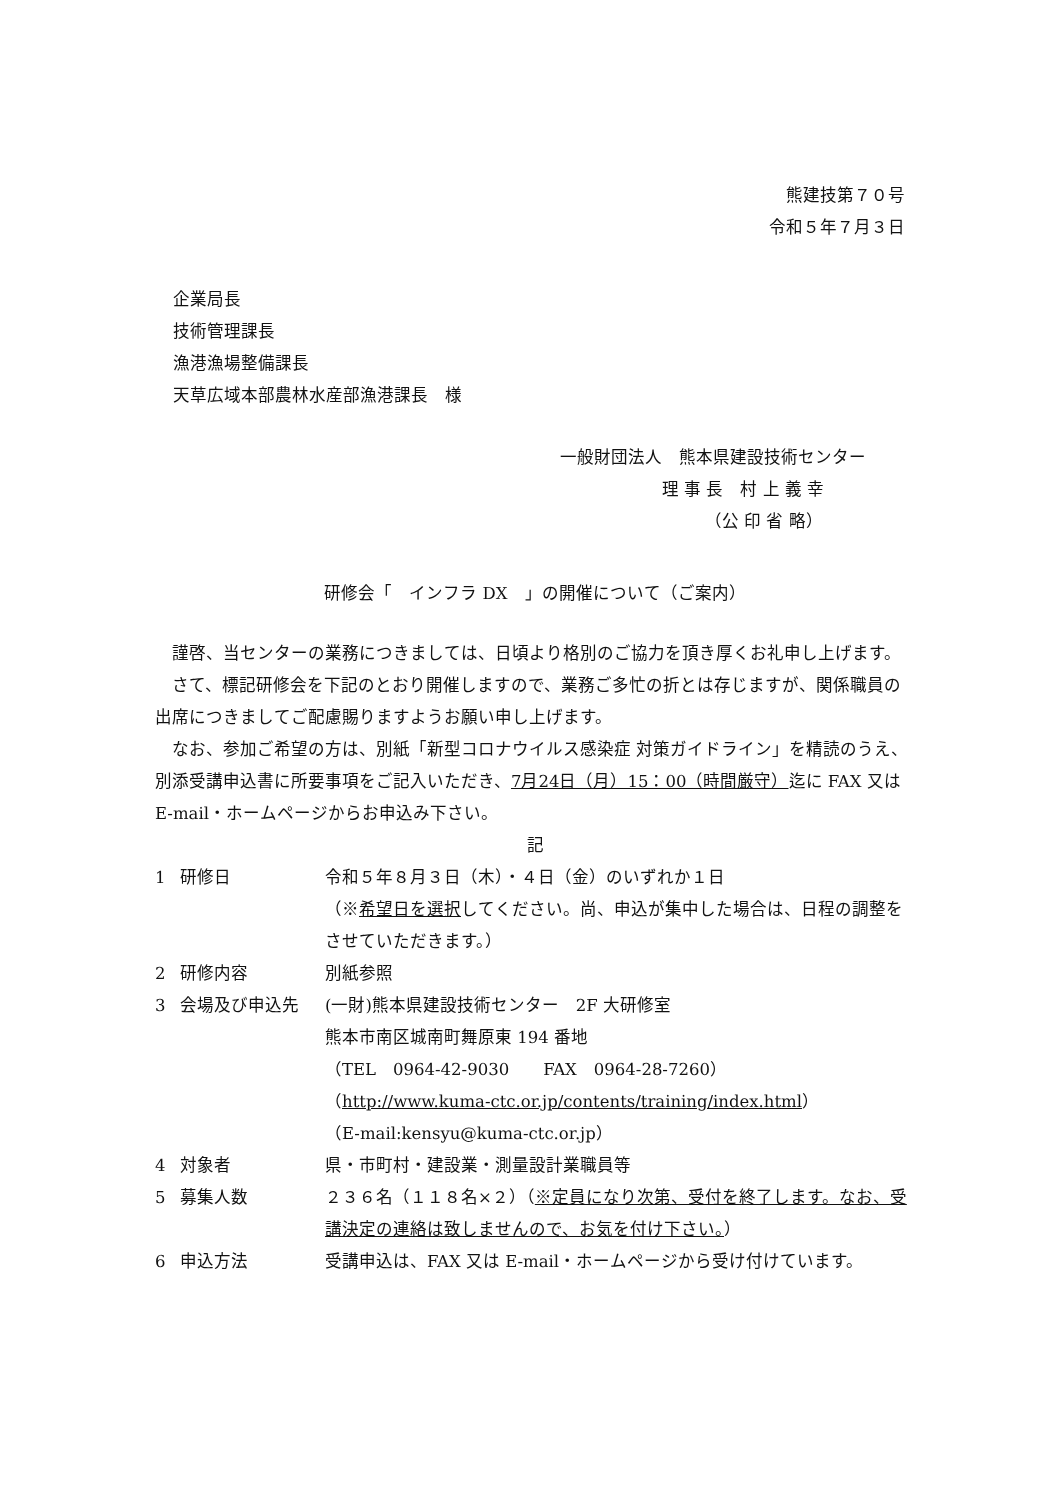熊建技第７０号
令和５年７月３日
企業局長
技術管理課長
漁港漁場整備課長
天草広域本部農林水産部漁港課長　様
一般財団法人　熊本県建設技術センター
　　　　　　理 事 長　村 上 義 幸
　　　　　　　　　（公 印 省 略）
研修会「　インフラ DX　」の開催について（ご案内）
謹啓、当センターの業務につきましては、日頃より格別のご協力を頂き厚くお礼申し上げます。
さて、標記研修会を下記のとおり開催しますので、業務ご多忙の折とは存じますが、関係職員の出席につきましてご配慮賜りますようお願い申し上げます。
なお、参加ご希望の方は、別紙「新型コロナウイルス感染症 対策ガイドライン」を精読のうえ、別添受講申込書に所要事項をご記入いただき、7月24日（月）15：00（時間厳守）迄に FAX 又は E-mail・ホームページからお申込み下さい。
記
| 1 | 研修日 | 令和５年８月３日（木）・４日（金）のいずれか１日 （※ 希望日を選択 してください。尚、申込が集中した場合は、日程の調整をさせていただきます。） |
| 2 | 研修内容 | 別紙参照 |
| 3 | 会場及び申込先 | (一財)熊本県建設技術センター 2F 大研修室 熊本市南区城南町舞原東 194 番地 （TEL 0964-42-9030 FAX 0964-28-7260） （ http://www.kuma-ctc.or.jp/contents/training/index.html ） （E-mail:kensyu@kuma-ctc.or.jp） |
| 4 | 対象者 | 県・市町村・建設業・測量設計業職員等 |
| 5 | 募集人数 | ２３６名（１１８名×２）（ ※定員になり次第、受付を終了します。なお、受講決定の連絡は致しませんので、お気を付け下さい。 ） |
| 6 | 申込方法 | 受講申込は、FAX 又は E-mail・ホームページから受け付けています。 |